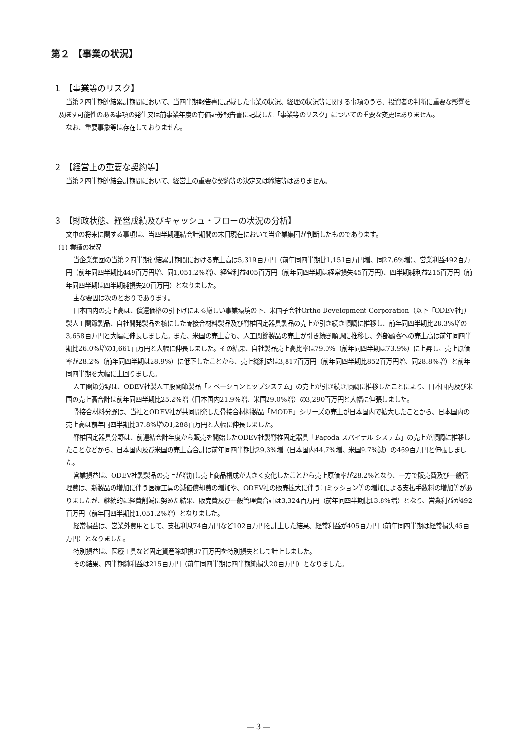第２ 【事業の状況】
１ 【事業等のリスク】
当第２四半期連結累計期間において、当四半期報告書に記載した事業の状況、経理の状況等に関する事項のうち、投資者の判断に重要な影響を及ぼす可能性のある事項の発生又は前事業年度の有価証券報告書に記載した「事業等のリスク」についての重要な変更はありません。
なお、重要事象等は存在しておりません。
２ 【経営上の重要な契約等】
当第２四半期連結会計期間において、経営上の重要な契約等の決定又は締結等はありません。
３ 【財政状態、経営成績及びキャッシュ・フローの状況の分析】
文中の将来に関する事項は、当四半期連結会計期間の末日現在において当企業集団が判断したものであります。
(1) 業績の状況
当企業集団の当第２四半期連結累計期間における売上高は5,319百万円（前年同四半期比1,151百万円増、同27.6%増）、営業利益492百万円（前年同四半期比449百万円増、同1,051.2%増）、経常利益405百万円（前年同四半期は経常損失45百万円）、四半期純利益215百万円（前年同四半期は四半期純損失20百万円）となりました。
主な要因は次のとおりであります。
日本国内の売上高は、償還価格の引下げによる厳しい事業環境の下、米国子会社Ortho Development Corporation（以下「ODEV社」）製人工関節製品、自社開発製品を核にした骨接合材料製品及び脊椎固定器具製品の売上が引き続き順調に推移し、前年同四半期比28.3%増の3,658百万円と大幅に伸長しました。また、米国の売上高も、人工関節製品の売上が引き続き順調に推移し、外部顧客への売上高は前年同四半期比26.0%増の1,661百万円と大幅に伸長しました。その結果、自社製品売上高比率は79.0%（前年同四半期は73.9%）に上昇し、売上原価率が28.2%（前年同四半期は28.9%）に低下したことから、売上総利益は3,817百万円（前年同四半期比852百万円増、同28.8%増）と前年同四半期を大幅に上回りました。
人工関節分野は、ODEV社製人工股関節製品「オベーションヒップシステム」の売上が引き続き順調に推移したことにより、日本国内及び米国の売上高合計は前年同四半期比25.2%増（日本国内21.9%増、米国29.0%増）の3,290百万円と大幅に伸張しました。
骨接合材料分野は、当社とODEV社が共同開発した骨接合材料製品「MODE」シリーズの売上が日本国内で拡大したことから、日本国内の売上高は前年同四半期比37.8%増の1,288百万円と大幅に伸長しました。
脊椎固定器具分野は、前連結会計年度から販売を開始したODEV社製脊椎固定器具「Pagoda スパイナル システム」の売上が順調に推移したことなどから、日本国内及び米国の売上高合計は前年同四半期比29.3%増（日本国内44.7%増、米国9.7%減）の469百万円と伸張しました。
営業損益は、ODEV社製製品の売上が増加し売上商品構成が大きく変化したことから売上原価率が28.2%となり、一方で販売費及び一般管理費は、新製品の増加に伴う医療工具の減価償却費の増加や、ODEV社の販売拡大に伴うコミッション等の増加による支払手数料の増加等がありましたが、継続的に経費削減に努めた結果、販売費及び一般管理費合計は3,324百万円（前年同四半期比13.8%増）となり、営業利益が492百万円（前年同四半期比1,051.2%増）となりました。
経常損益は、営業外費用として、支払利息74百万円など102百万円を計上した結果、経常利益が405百万円（前年同四半期は経常損失45百万円）となりました。
特別損益は、医療工具など固定資産除却損37百万円を特別損失として計上しました。
その結果、四半期純利益は215百万円（前年同四半期は四半期純損失20百万円）となりました。
― 3 ―